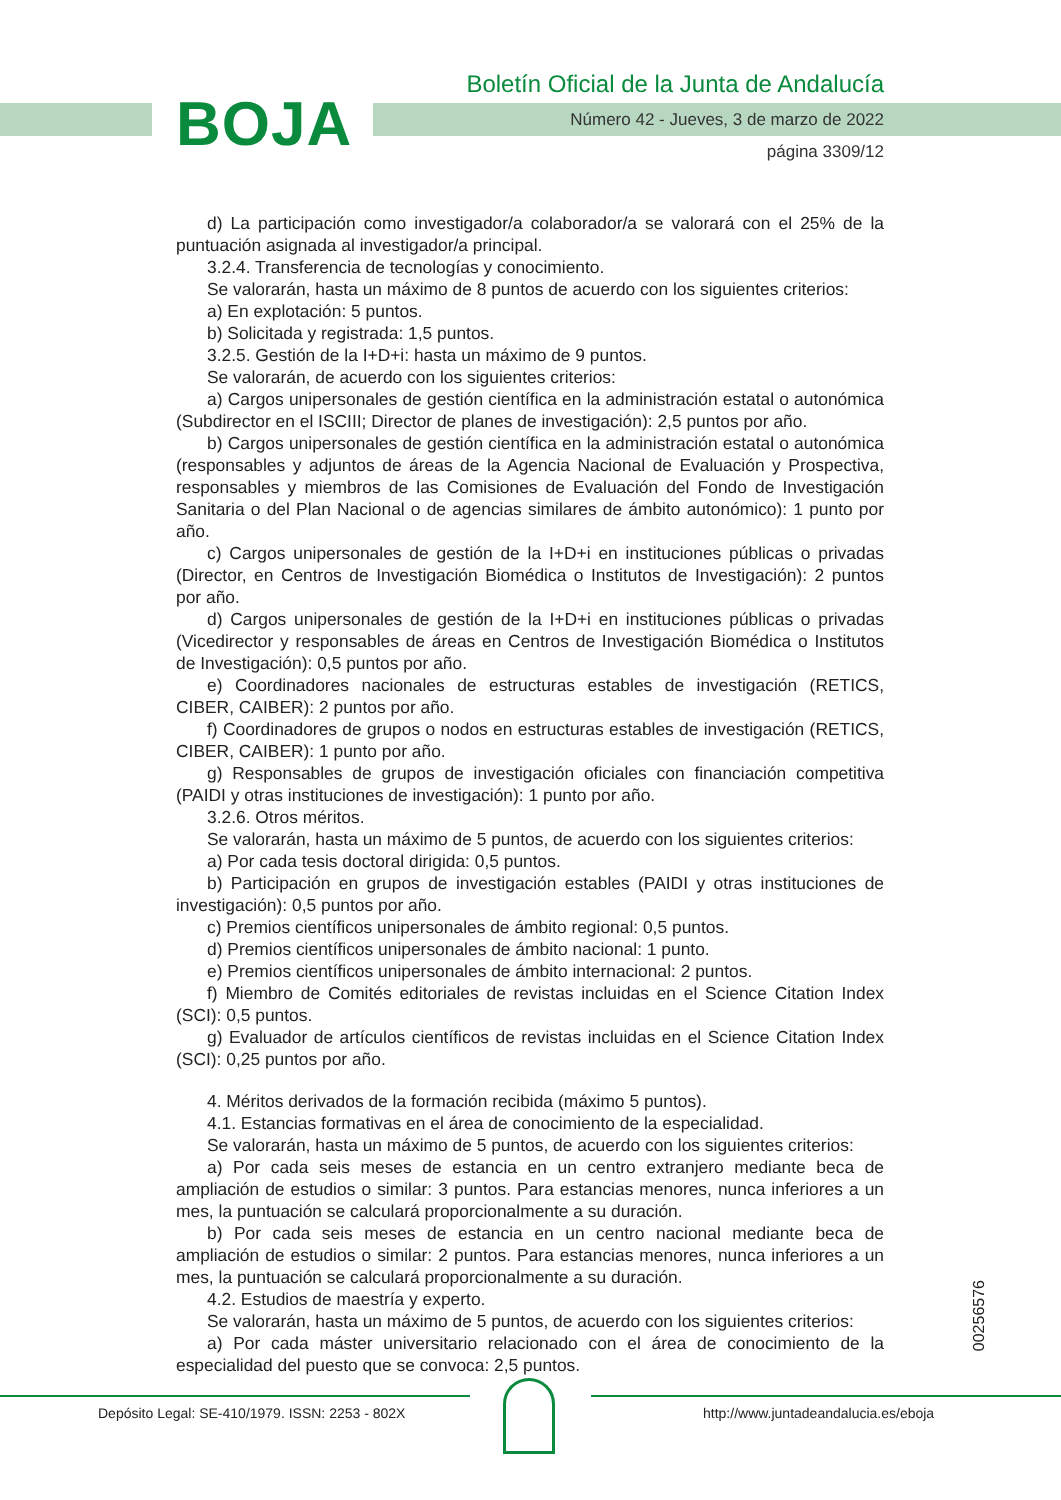BOJA
Boletín Oficial de la Junta de Andalucía
Número 42 - Jueves, 3 de marzo de 2022
página 3309/12
d) La participación como investigador/a colaborador/a se valorará con el 25% de la puntuación asignada al investigador/a principal.
3.2.4. Transferencia de tecnologías y conocimiento.
Se valorarán, hasta un máximo de 8 puntos de acuerdo con los siguientes criterios:
a) En explotación: 5 puntos.
b) Solicitada y registrada: 1,5 puntos.
3.2.5. Gestión de la I+D+i: hasta un máximo de 9 puntos.
Se valorarán, de acuerdo con los siguientes criterios:
a) Cargos unipersonales de gestión científica en la administración estatal o autonómica (Subdirector en el ISCIII; Director de planes de investigación): 2,5 puntos por año.
b) Cargos unipersonales de gestión científica en la administración estatal o autonómica (responsables y adjuntos de áreas de la Agencia Nacional de Evaluación y Prospectiva, responsables y miembros de las Comisiones de Evaluación del Fondo de Investigación Sanitaria o del Plan Nacional o de agencias similares de ámbito autonómico): 1 punto por año.
c) Cargos unipersonales de gestión de la I+D+i en instituciones públicas o privadas (Director, en Centros de Investigación Biomédica o Institutos de Investigación): 2 puntos por año.
d) Cargos unipersonales de gestión de la I+D+i en instituciones públicas o privadas (Vicedirector y responsables de áreas en Centros de Investigación Biomédica o Institutos de Investigación): 0,5 puntos por año.
e) Coordinadores nacionales de estructuras estables de investigación (RETICS, CIBER, CAIBER): 2 puntos por año.
f) Coordinadores de grupos o nodos en estructuras estables de investigación (RETICS, CIBER, CAIBER): 1 punto por año.
g) Responsables de grupos de investigación oficiales con financiación competitiva (PAIDI y otras instituciones de investigación): 1 punto por año.
3.2.6. Otros méritos.
Se valorarán, hasta un máximo de 5 puntos, de acuerdo con los siguientes criterios:
a) Por cada tesis doctoral dirigida: 0,5 puntos.
b) Participación en grupos de investigación estables (PAIDI y otras instituciones de investigación): 0,5 puntos por año.
c) Premios científicos unipersonales de ámbito regional: 0,5 puntos.
d) Premios científicos unipersonales de ámbito nacional: 1 punto.
e) Premios científicos unipersonales de ámbito internacional: 2 puntos.
f) Miembro de Comités editoriales de revistas incluidas en el Science Citation Index (SCI): 0,5 puntos.
g) Evaluador de artículos científicos de revistas incluidas en el Science Citation Index (SCI): 0,25 puntos por año.
4. Méritos derivados de la formación recibida (máximo 5 puntos).
4.1. Estancias formativas en el área de conocimiento de la especialidad.
Se valorarán, hasta un máximo de 5 puntos, de acuerdo con los siguientes criterios:
a) Por cada seis meses de estancia en un centro extranjero mediante beca de ampliación de estudios o similar: 3 puntos. Para estancias menores, nunca inferiores a un mes, la puntuación se calculará proporcionalmente a su duración.
b) Por cada seis meses de estancia en un centro nacional mediante beca de ampliación de estudios o similar: 2 puntos. Para estancias menores, nunca inferiores a un mes, la puntuación se calculará proporcionalmente a su duración.
4.2. Estudios de maestría y experto.
Se valorarán, hasta un máximo de 5 puntos, de acuerdo con los siguientes criterios:
a) Por cada máster universitario relacionado con el área de conocimiento de la especialidad del puesto que se convoca: 2,5 puntos.
00256576
Depósito Legal: SE-410/1979. ISSN: 2253 - 802X http://www.juntadeandalucia.es/eboja